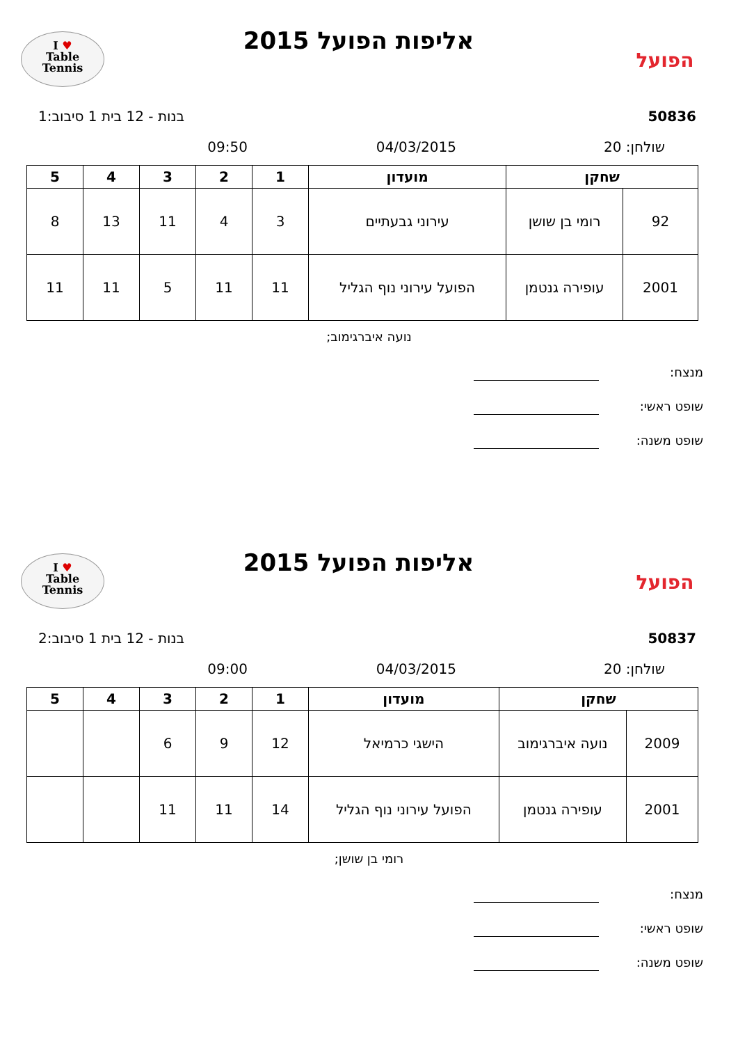הפועל
אליפות הפועל 2015
I ♥
Table
Tennis
50836 בנות - 12 בית 1 סיבוב:1
שולחן: 20 04/03/2015 09:50
| שחקן | | מועדון | 1 | 2 | 3 | 4 | 5 |
| --- | --- | --- | --- | --- | --- | --- | --- |
| 92 | רומי בן שושן | עירוני גבעתיים | 3 | 4 | 11 | 13 | 8 |
| 2001 | עופירה גנטמן | הפועל עירוני נוף הגליל | 11 | 11 | 5 | 11 | 11 |
נועה איברגימוב;
מנצח:
שופט ראשי:
שופט משנה:
הפועל
אליפות הפועל 2015
I ♥
Table
Tennis
50837 בנות - 12 בית 1 סיבוב:2
שולחן: 20 04/03/2015 09:00
| שחקן | | מועדון | 1 | 2 | 3 | 4 | 5 |
| --- | --- | --- | --- | --- | --- | --- | --- |
| 2009 | נועה איברגימוב | הישגי כרמיאל | 12 | 9 | 6 | | |
| 2001 | עופירה גנטמן | הפועל עירוני נוף הגליל | 14 | 11 | 11 | | |
רומי בן שושן;
מנצח:
שופט ראשי:
שופט משנה: